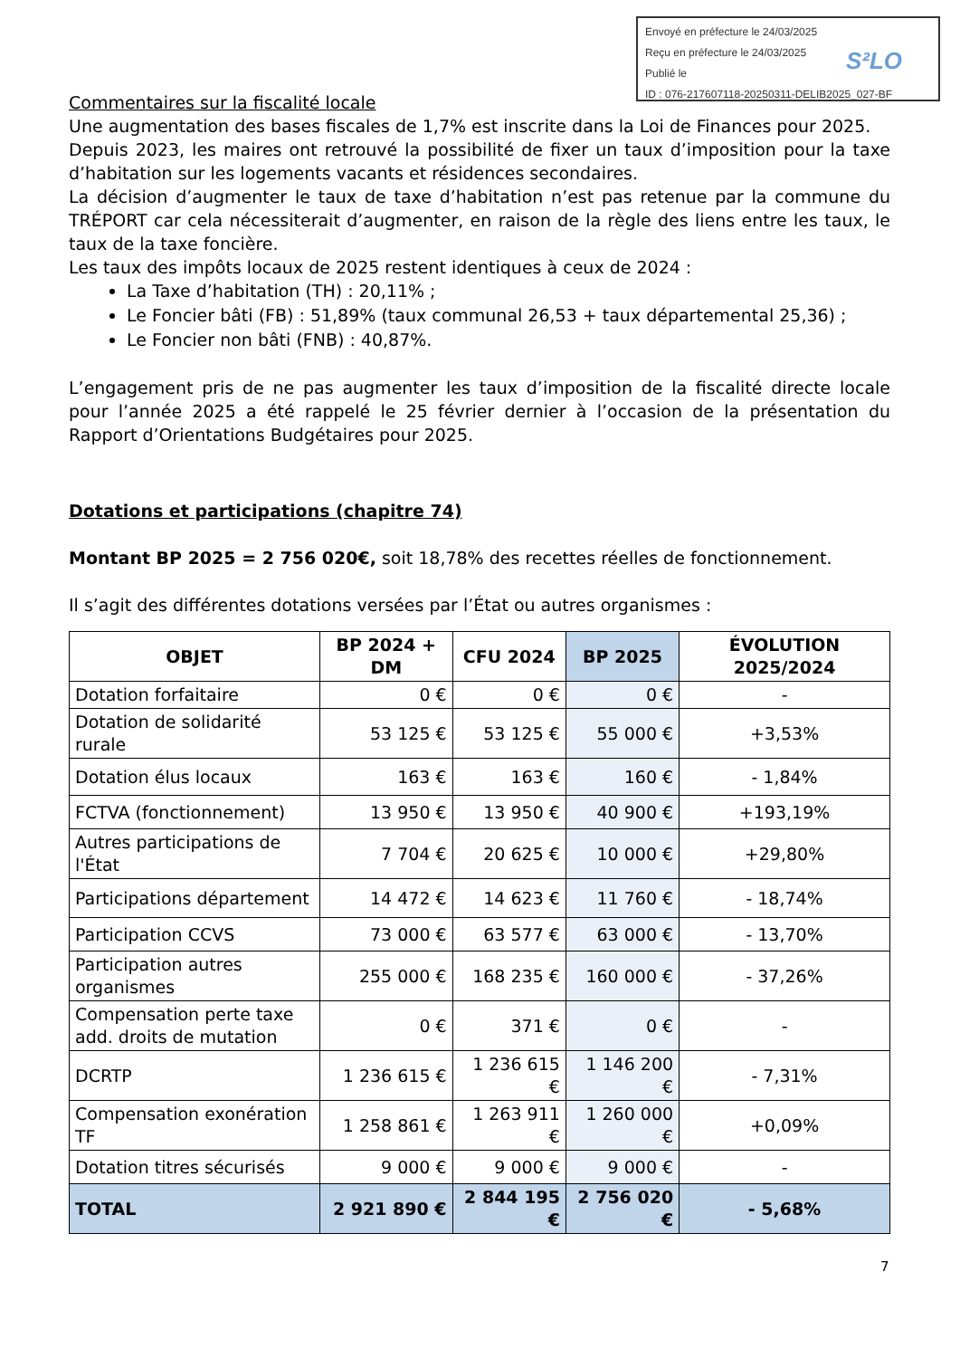Envoyé en préfecture le 24/03/2025
Reçu en préfecture le 24/03/2025
Publié le
ID : 076-217607118-20250311-DELIB2025_027-BF
S²LO
Commentaires sur la fiscalité locale
Une augmentation des bases fiscales de 1,7% est inscrite dans la Loi de Finances pour 2025.
Depuis 2023, les maires ont retrouvé la possibilité de fixer un taux d’imposition pour la taxe d’habitation sur les logements vacants et résidences secondaires.
La décision d’augmenter le taux de taxe d’habitation n’est pas retenue par la commune du TRÉPORT car cela nécessiterait d’augmenter, en raison de la règle des liens entre les taux, le taux de la taxe foncière.
Les taux des impôts locaux de 2025 restent identiques à ceux de 2024 :
La Taxe d’habitation (TH) : 20,11% ;
Le Foncier bâti (FB) : 51,89% (taux communal 26,53 + taux départemental 25,36) ;
Le Foncier non bâti (FNB) : 40,87%.
L’engagement pris de ne pas augmenter les taux d’imposition de la fiscalité directe locale pour l’année 2025 a été rappelé le 25 février dernier à l’occasion de la présentation du Rapport d’Orientations Budgétaires pour 2025.
Dotations et participations (chapitre 74)
Montant BP 2025 = 2 756 020€, soit 18,78% des recettes réelles de fonctionnement.
Il s’agit des différentes dotations versées par l’État ou autres organismes :
| OBJET | BP 2024 + DM | CFU 2024 | BP 2025 | ÉVOLUTION 2025/2024 |
| --- | --- | --- | --- | --- |
| Dotation forfaitaire | 0 € | 0 € | 0 € | - |
| Dotation de solidarité rurale | 53 125 € | 53 125 € | 55 000 € | +3,53% |
| Dotation élus locaux | 163 € | 163 € | 160 € | - 1,84% |
| FCTVA (fonctionnement) | 13 950 € | 13 950 € | 40 900 € | +193,19% |
| Autres participations de l'État | 7 704 € | 20 625 € | 10 000 € | +29,80% |
| Participations département | 14 472 € | 14 623 € | 11 760 € | - 18,74% |
| Participation CCVS | 73 000 € | 63 577 € | 63 000 € | - 13,70% |
| Participation autres organismes | 255 000 € | 168 235 € | 160 000 € | - 37,26% |
| Compensation perte taxe add. droits de mutation | 0 € | 371 € | 0 € | - |
| DCRTP | 1 236 615 € | 1 236 615 € | 1 146 200 € | - 7,31% |
| Compensation exonération TF | 1 258 861 € | 1 263 911 € | 1 260 000 € | +0,09% |
| Dotation titres sécurisés | 9 000 € | 9 000 € | 9 000 € | - |
| TOTAL | 2 921 890 € | 2 844 195 € | 2 756 020 € | - 5,68% |
7